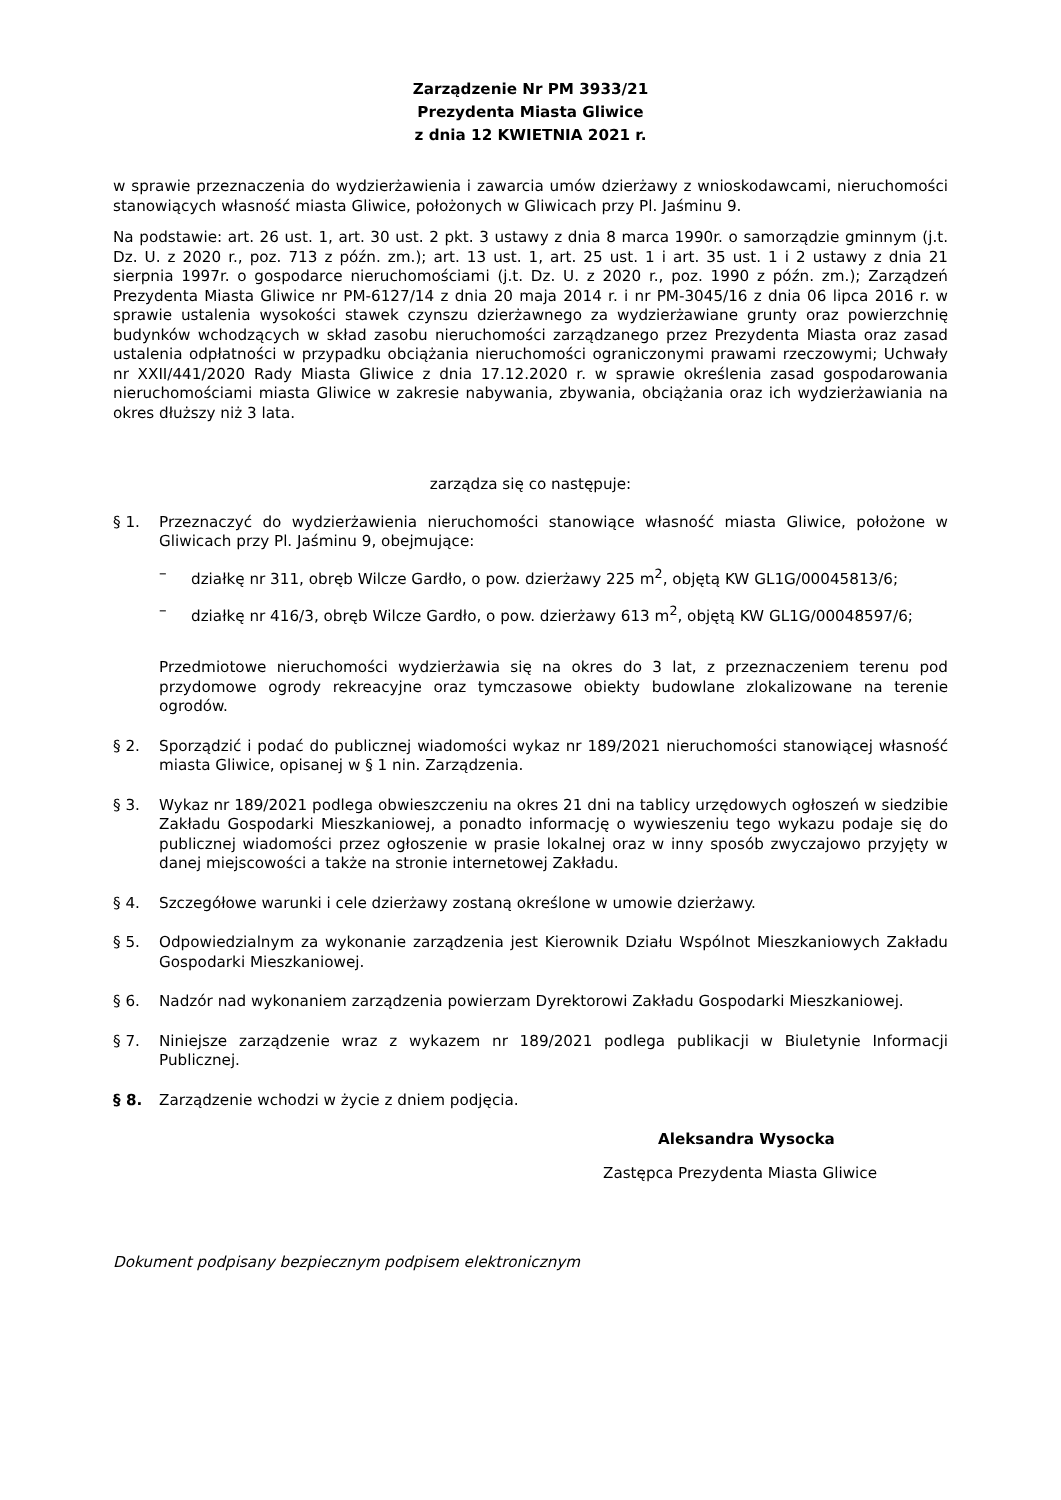Zarządzenie Nr PM 3933/21
Prezydenta Miasta Gliwice
z dnia 12 KWIETNIA 2021 r.
w sprawie przeznaczenia do wydzierżawienia i zawarcia umów dzierżawy z wnioskodawcami, nieruchomości stanowiących własność miasta Gliwice, położonych w Gliwicach przy Pl. Jaśminu 9.
Na podstawie: art. 26 ust. 1, art. 30 ust. 2 pkt. 3 ustawy z dnia 8 marca 1990r. o samorządzie gminnym (j.t. Dz. U. z 2020 r., poz. 713 z późn. zm.); art. 13 ust. 1, art. 25 ust. 1 i art. 35 ust. 1 i 2 ustawy z dnia 21 sierpnia 1997r. o gospodarce nieruchomościami (j.t. Dz. U. z 2020 r., poz. 1990 z późn. zm.); Zarządzeń Prezydenta Miasta Gliwice nr PM-6127/14 z dnia 20 maja 2014 r. i nr PM-3045/16 z dnia 06 lipca 2016 r. w sprawie ustalenia wysokości stawek czynszu dzierżawnego za wydzierżawiane grunty oraz powierzchnię budynków wchodzących w skład zasobu nieruchomości zarządzanego przez Prezydenta Miasta oraz zasad ustalenia odpłatności w przypadku obciążania nieruchomości ograniczonymi prawami rzeczowymi; Uchwały nr XXII/441/2020 Rady Miasta Gliwice z dnia 17.12.2020 r. w sprawie określenia zasad gospodarowania nieruchomościami miasta Gliwice w zakresie nabywania, zbywania, obciążania oraz ich wydzierżawiania na okres dłuższy niż 3 lata.
zarządza się co następuje:
§ 1. Przeznaczyć do wydzierżawienia nieruchomości stanowiące własność miasta Gliwice, położone w Gliwicach przy Pl. Jaśminu 9, obejmujące:
– działkę nr 311, obręb Wilcze Gardło, o pow. dzierżawy 225 m<sup>2</sup>, objętą KW GL1G/00045813/6;
– działkę nr 416/3, obręb Wilcze Gardło, o pow. dzierżawy 613 m<sup>2</sup>, objętą KW GL1G/00048597/6;
Przedmiotowe nieruchomości wydzierżawia się na okres do 3 lat, z przeznaczeniem terenu pod przydomowe ogrody rekreacyjne oraz tymczasowe obiekty budowlane zlokalizowane na terenie ogrodów.
§ 2. Sporządzić i podać do publicznej wiadomości wykaz nr 189/2021 nieruchomości stanowiącej własność miasta Gliwice, opisanej w § 1 nin. Zarządzenia.
§ 3. Wykaz nr 189/2021 podlega obwieszczeniu na okres 21 dni na tablicy urzędowych ogłoszeń w siedzibie Zakładu Gospodarki Mieszkaniowej, a ponadto informację o wywieszeniu tego wykazu podaje się do publicznej wiadomości przez ogłoszenie w prasie lokalnej oraz w inny sposób zwyczajowo przyjęty w danej miejscowości a także na stronie internetowej Zakładu.
§ 4. Szczegółowe warunki i cele dzierżawy zostaną określone w umowie dzierżawy.
§ 5. Odpowiedzialnym za wykonanie zarządzenia jest Kierownik Działu Wspólnot Mieszkaniowych Zakładu Gospodarki Mieszkaniowej.
§ 6. Nadzór nad wykonaniem zarządzenia powierzam Dyrektorowi Zakładu Gospodarki Mieszkaniowej.
§ 7. Niniejsze zarządzenie wraz z wykazem nr 189/2021 podlega publikacji w Biuletynie Informacji Publicznej.
§ 8. Zarządzenie wchodzi w życie z dniem podjęcia.
Aleksandra Wysocka
Zastępca Prezydenta Miasta Gliwice
Dokument podpisany bezpiecznym podpisem elektronicznym